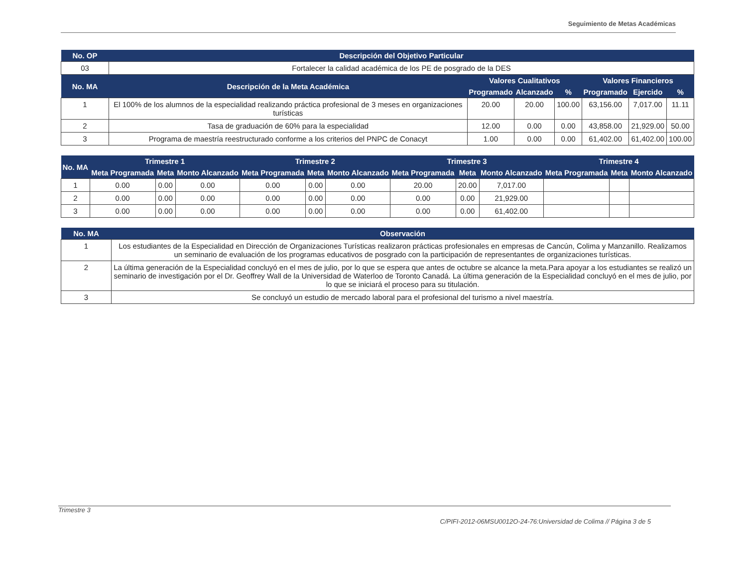Seguimiento de Metas Académicas
| No. OP | Descripción del Objetivo Particular | | | | | | |
| --- | --- | --- | --- | --- | --- | --- | --- |
| 03 | Fortalecer la calidad académica de los PE de posgrado de la DES | | | | | | |
| No. MA | Descripción de la Meta Académica | Valores Cualitativos | | | Valores Financieros | | |
| | | Programado | Alcanzado | % | Programado | Ejercido | % |
| 1 | El 100% de los alumnos de la especialidad realizando práctica profesional de 3 meses en organizaciones turísticas | 20.00 | 20.00 | 100.00 | 63,156.00 | 7,017.00 | 11.11 |
| 2 | Tasa de graduación de 60% para la especialidad | 12.00 | 0.00 | 0.00 | 43,858.00 | 21,929.00 | 50.00 |
| 3 | Programa de maestría reestructurado conforme a los criterios del PNPC de Conacyt | 1.00 | 0.00 | 0.00 | 61,402.00 | 61,402.00 | 100.00 |
| No. MA | Trimestre 1 | | | Trimestre 2 | | | Trimestre 3 | | | Trimestre 4 | | |
| --- | --- | --- | --- | --- | --- | --- | --- | --- | --- | --- | --- | --- |
| | Meta Programada | Meta | Monto Alcanzado | Meta Programada | Meta | Monto Alcanzado | Meta Programada | Meta | Monto Alcanzado | Meta Programada | Meta | Monto Alcanzado |
| 1 | 0.00 | 0.00 | 0.00 | 0.00 | 0.00 | 0.00 | 20.00 | 20.00 | 7,017.00 | | | |
| 2 | 0.00 | 0.00 | 0.00 | 0.00 | 0.00 | 0.00 | 0.00 | 0.00 | 21,929.00 | | | |
| 3 | 0.00 | 0.00 | 0.00 | 0.00 | 0.00 | 0.00 | 0.00 | 0.00 | 61,402.00 | | | |
| No. MA | Observación |
| --- | --- |
| 1 | Los estudiantes de la Especialidad en Dirección de Organizaciones Turísticas realizaron prácticas profesionales en empresas de Cancún, Colima y Manzanillo. Realizamos un seminario de evaluación de los programas educativos de posgrado con la participación de representantes de organizaciones turísticas. |
| 2 | La última generación de la Especialidad concluyó en el mes de julio, por lo que se espera que antes de octubre se alcance la meta.Para apoyar a los estudiantes se realizó un seminario de investigación por el Dr. Geoffrey Wall de la Universidad de Waterloo de Toronto Canadá. La última generación de la Especialidad concluyó en el mes de julio, por lo que se iniciará el proceso para su titulación. |
| 3 | Se concluyó un estudio de mercado laboral para el profesional del turismo a nivel maestría. |
Trimestre 3
C/PIFI-2012-06MSU0012O-24-76:Universidad de Colima // Página 3 de 5